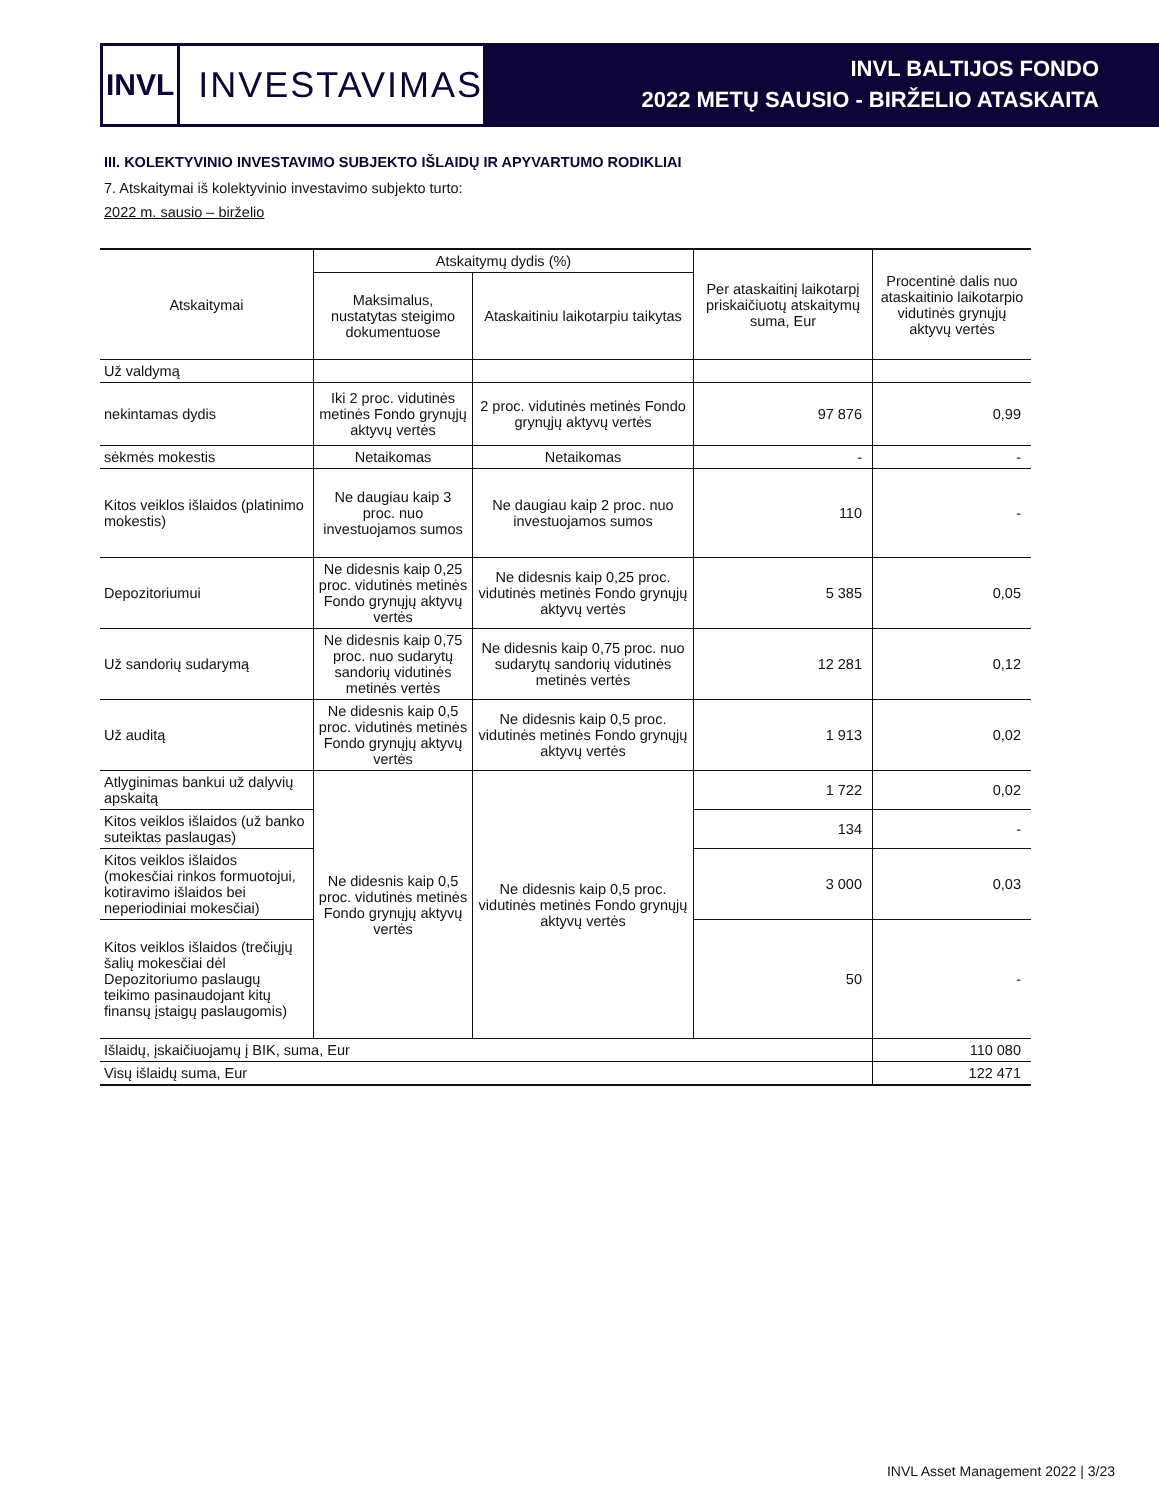INVL
INVESTAVIMAS
INVL BALTIJOS FONDO
2022 METŲ SAUSIO - BIRŽELIO ATASKAITA
III. KOLEKTYVINIO INVESTAVIMO SUBJEKTO IŠLAIDŲ IR APYVARTUMO RODIKLIAI
7. Atskaitymai iš kolektyvinio investavimo subjekto turto:
2022 m. sausio – birželio
| Atskaitymai | Atskaitymų dydis (%) | | Per ataskaitinį laikotarpį priskaičiuotų atskaitymų suma, Eur | Procentinė dalis nuo ataskaitinio laikotarpio vidutinės grynųjų aktyvų vertės |
| --- | --- | --- | --- | --- |
| | Maksimalus, nustatytas steigimo dokumentuose | Ataskaitiniu laikotarpiu taikytas | | |
| Už valdymą | | | | |
| nekintamas dydis | Iki 2 proc. vidutinės metinės Fondo grynųjų aktyvų vertės | 2 proc. vidutinės metinės Fondo grynųjų aktyvų vertės | 97 876 | 0,99 |
| sėkmės mokestis | Netaikomas | Netaikomas | - | - |
| Kitos veiklos išlaidos (platinimo mokestis) | Ne daugiau kaip 3 proc. nuo investuojamos sumos | Ne daugiau kaip 2 proc. nuo investuojamos sumos | 110 | - |
| Depozitoriumui | Ne didesnis kaip 0,25 proc. vidutinės metinės Fondo grynųjų aktyvų vertės | Ne didesnis kaip 0,25 proc. vidutinės metinės Fondo grynųjų aktyvų vertės | 5 385 | 0,05 |
| Už sandorių sudarymą | Ne didesnis kaip 0,75 proc. nuo sudarytų sandorių vidutinės metinės vertės | Ne didesnis kaip 0,75 proc. nuo sudarytų sandorių vidutinės metinės vertės | 12 281 | 0,12 |
| Už auditą | Ne didesnis kaip 0,5 proc. vidutinės metinės Fondo grynųjų aktyvų vertės | Ne didesnis kaip 0,5 proc. vidutinės metinės Fondo grynųjų aktyvų vertės | 1 913 | 0,02 |
| Atlyginimas bankui už dalyvių apskaitą | Ne didesnis kaip 0,5 proc. vidutinės metinės Fondo grynųjų aktyvų vertės | Ne didesnis kaip 0,5 proc. vidutinės metinės Fondo grynųjų aktyvų vertės | 1 722 | 0,02 |
| Kitos veiklos išlaidos (už banko suteiktas paslaugas) | | | 134 | - |
| Kitos veiklos išlaidos (mokesčiai rinkos formuotojui, kotiravimo išlaidos bei neperiodiniai mokesčiai) | | | 3 000 | 0,03 |
| Kitos veiklos išlaidos (trečiųjų šalių mokesčiai dėl Depozitoriumo paslaugų teikimo pasinaudojant kitų finansų įstaigų paslaugomis) | | | 50 | - |
| Išlaidų, įskaičiuojamų į BIK, suma, Eur | | | | 110 080 |
| Visų išlaidų suma, Eur | | | | 122 471 |
INVL Asset Management 2022 | 3/23